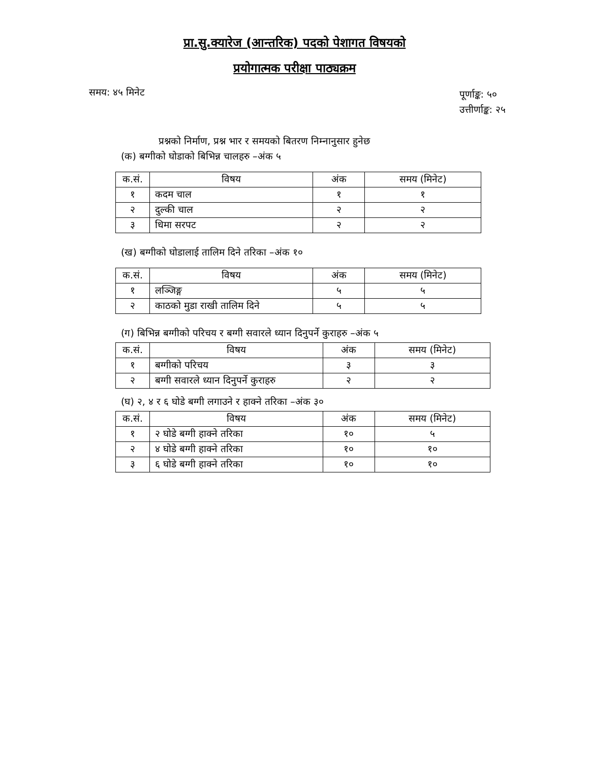प्रा.सु.क्यारेज (आन्तरिक) पदको पेशागत विषयको
प्रयोगात्मक परीक्षा पाठ्यक्रम
समय: ४५ मिनेट पूर्णाङ्क: ५०
उत्तीर्णाङ्क: २५
प्रश्नको निर्माण, प्रश्न भार र समयको बितरण निम्नानुसार हुनेछ
(क) बग्गीको घोडाको बिभिन्न चालहरु –अंक ५
| क.सं. | विषय | अंक | समय (मिनेट) |
| --- | --- | --- | --- |
| १ | कदम चाल | १ | १ |
| २ | दुल्की चाल | २ | २ |
| ३ | धिमा सरपट | २ | २ |
(ख) बग्गीको घोडालाई तालिम दिने तरिका –अंक १०
| क.सं. | विषय | अंक | समय (मिनेट) |
| --- | --- | --- | --- |
| १ | लञ्जिङ्ग | ५ | ५ |
| २ | काठको मुडा राखी तालिम दिने | ५ | ५ |
(ग) बिभिन्न बग्गीको परिचय र बग्गी सवारले ध्यान दिनुपर्ने कुराहरु –अंक ५
| क.सं. | विषय | अंक | समय (मिनेट) |
| --- | --- | --- | --- |
| १ | बग्गीको परिचय | ३ | ३ |
| २ | बग्गी सवारले ध्यान दिनुपर्ने कुराहरु | २ | २ |
(घ) २, ४ र ६ घोडे बग्गी लगाउने र हाक्ने तरिका –अंक ३०
| क.सं. | विषय | अंक | समय (मिनेट) |
| --- | --- | --- | --- |
| १ | २ घोडे बग्गी हाक्ने तरिका | १० | ५ |
| २ | ४ घोडे बग्गी हाक्ने तरिका | १० | १० |
| ३ | ६ घोडे बग्गी हाक्ने तरिका | १० | १० |